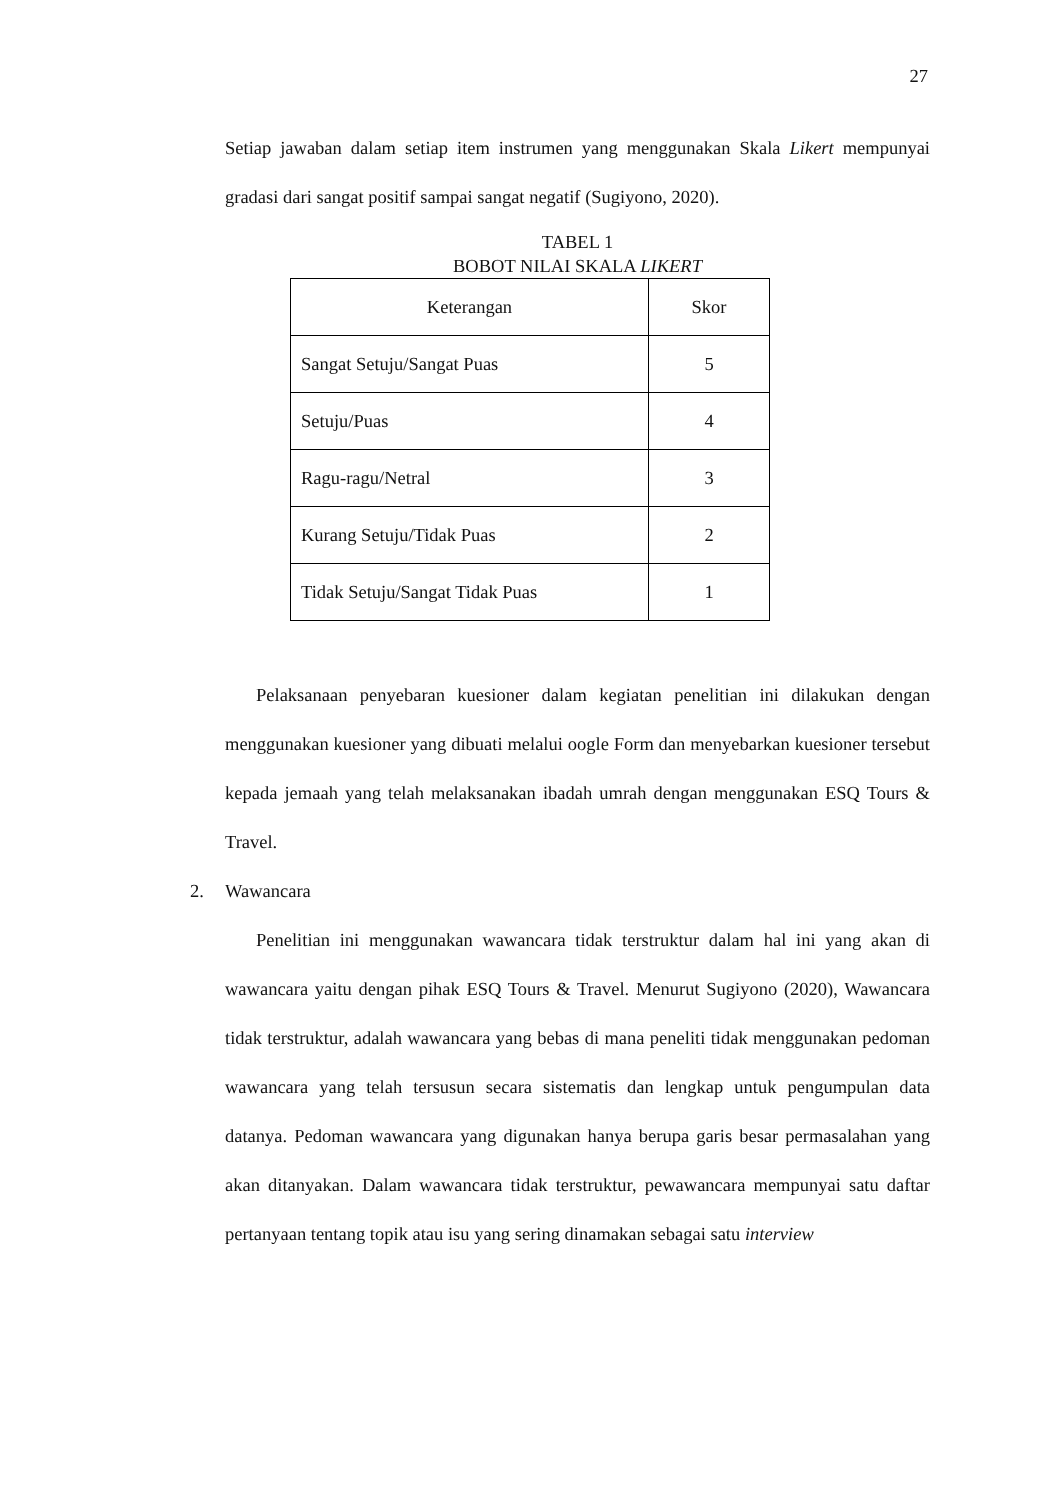27
Setiap jawaban dalam setiap item instrumen yang menggunakan Skala Likert mempunyai gradasi dari sangat positif sampai sangat negatif (Sugiyono, 2020).
TABEL 1
BOBOT NILAI SKALA LIKERT
| Keterangan | Skor |
| Sangat Setuju/Sangat Puas | 5 |
| Setuju/Puas | 4 |
| Ragu-ragu/Netral | 3 |
| Kurang Setuju/Tidak Puas | 2 |
| Tidak Setuju/Sangat Tidak Puas | 1 |
Pelaksanaan penyebaran kuesioner dalam kegiatan penelitian ini dilakukan dengan menggunakan kuesioner yang dibuati melalui oogle Form dan menyebarkan kuesioner tersebut kepada jemaah yang telah melaksanakan ibadah umrah dengan menggunakan ESQ Tours & Travel.
2. Wawancara
Penelitian ini menggunakan wawancara tidak terstruktur dalam hal ini yang akan di wawancara yaitu dengan pihak ESQ Tours & Travel. Menurut Sugiyono (2020), Wawancara tidak terstruktur, adalah wawancara yang bebas di mana peneliti tidak menggunakan pedoman wawancara yang telah tersusun secara sistematis dan lengkap untuk pengumpulan data datanya. Pedoman wawancara yang digunakan hanya berupa garis besar permasalahan yang akan ditanyakan. Dalam wawancara tidak terstruktur, pewawancara mempunyai satu daftar pertanyaan tentang topik atau isu yang sering dinamakan sebagai satu interview